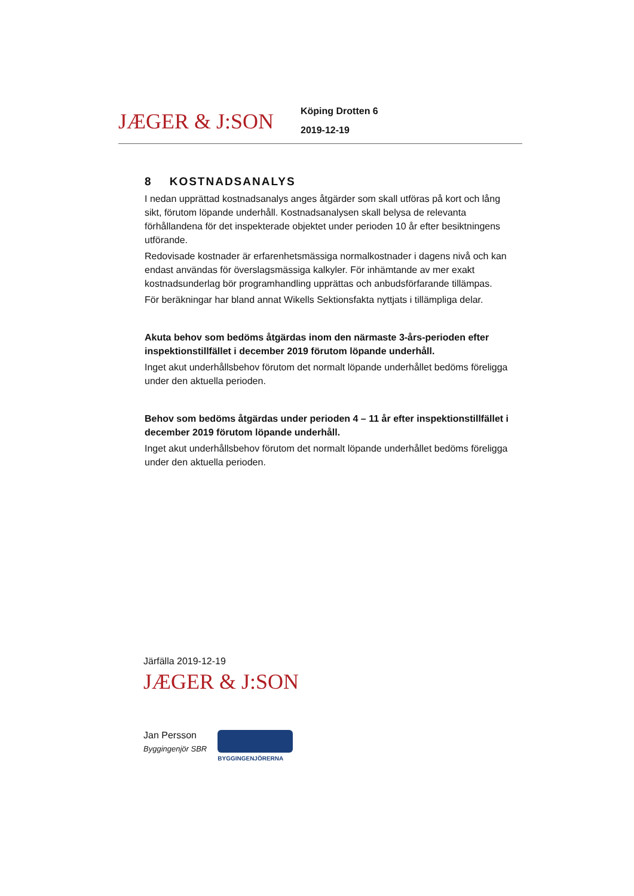JÆGER & J:SON
Köping Drotten 6
2019-12-19
8 KOSTNADSANALYS
I nedan upprättad kostnadsanalys anges åtgärder som skall utföras på kort och lång sikt, förutom löpande underhåll. Kostnadsanalysen skall belysa de relevanta förhållandena för det inspekterade objektet under perioden 10 år efter besiktningens utförande.
Redovisade kostnader är erfarenhetsmässiga normalkostnader i dagens nivå och kan endast användas för överslagsmässiga kalkyler. För inhämtande av mer exakt kostnadsunderlag bör programhandling upprättas och anbudsförfarande tillämpas.
För beräkningar har bland annat Wikells Sektionsfakta nyttjats i tillämpliga delar.
Akuta behov som bedöms åtgärdas inom den närmaste 3-års-perioden efter inspektionstillfället i december 2019 förutom löpande underhåll.
Inget akut underhållsbehov förutom det normalt löpande underhållet bedöms föreligga under den aktuella perioden.
Behov som bedöms åtgärdas under perioden 4 – 11 år efter inspektionstillfället i december 2019 förutom löpande underhåll.
Inget akut underhållsbehov förutom det normalt löpande underhållet bedöms föreligga under den aktuella perioden.
Järfälla 2019-12-19
JÆGER & J:SON
Jan Persson
Byggingenjör SBR
BYGGINGENJÖRERNA